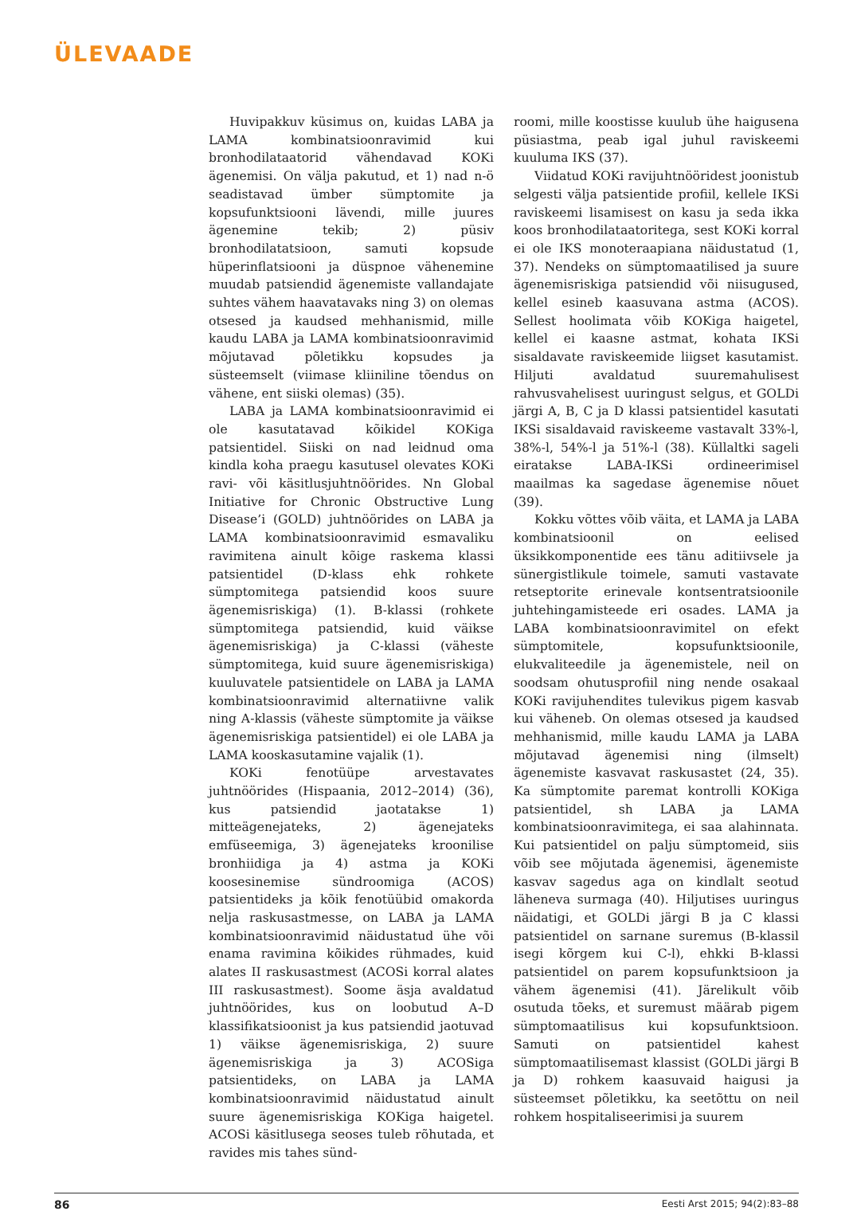ÜLEVAADE
Huvipakkuv küsimus on, kuidas LABA ja LAMA kombinatsioonravimid kui bronhodilataatorid vähendavad KOKi ägenemisi. On välja pakutud, et 1) nad n-ö seadistavad ümber sümptomite ja kopsufunktsiooni lävendi, mille juures ägenemine tekib; 2) püsiv bronhodilatatsioon, samuti kopsude hüperinflatsiooni ja düspnoe vähenemine muudab patsiendid ägenemiste vallandajate suhtes vähem haavatavaks ning 3) on olemas otsesed ja kaudsed mehhanismid, mille kaudu LABA ja LAMA kombinatsioonravimid mõjutavad põletikku kopsudes ja süsteemselt (viimase kliiniline tõendus on vähene, ent siiski olemas) (35).
LABA ja LAMA kombinatsioonravimid ei ole kasutatavad kõikidel KOKiga patsientidel. Siiski on nad leidnud oma kindla koha praegu kasutusel olevates KOKi ravi- või käsitlusjuhtnöörides. Nn Global Initiative for Chronic Obstructive Lung Disease’i (GOLD) juhtnöörides on LABA ja LAMA kombinatsioonravimid esmavaliku ravimitena ainult kõige raskema klassi patsientidel (D-klass ehk rohkete sümptomitega patsiendid koos suure ägenemisriskiga) (1). B-klassi (rohkete sümptomitega patsiendid, kuid väikse ägenemisriskiga) ja C-klassi (väheste sümptomitega, kuid suure ägenemisriskiga) kuuluvatele patsientidele on LABA ja LAMA kombinatsioonravimid alternatiivne valik ning A-klassis (väheste sümptomite ja väikse ägenemisriskiga patsientidel) ei ole LABA ja LAMA kooskasutamine vajalik (1).
KOKi fenotüüpe arvestavates juhtnöörides (Hispaania, 2012–2014) (36), kus patsiendid jaotatakse 1) mitteägenejateks, 2) ägenejateks emfüseemiga, 3) ägenejateks kroonilise bronhiidiga ja 4) astma ja KOKi koosesinemise sündroomiga (ACOS) patsientideks ja kõik fenotüübid omakorda nelja raskusastmesse, on LABA ja LAMA kombinatsioonravimid näidustatud ühe või enama ravimina kõikides rühmades, kuid alates II raskusastmest (ACOSi korral alates III raskusastmest). Soome äsja avaldatud juhtnöörides, kus on loobutud A–D klassifikatsioonist ja kus patsiendid jaotuvad 1) väikse ägenemisriskiga, 2) suure ägenemisriskiga ja 3) ACOSiga patsientideks, on LABA ja LAMA kombinatsioonravimid näidustatud ainult suure ägenemisriskiga KOKiga haigetel. ACOSi käsitlusega seoses tuleb rõhutada, et ravides mis tahes sünd-
roomi, mille koostisse kuulub ühe haigusena püsiastma, peab igal juhul raviskeemi kuuluma IKS (37).
Viidatud KOKi ravijuhtnööridest joonistub selgesti välja patsientide profiil, kellele IKSi raviskeemi lisamisest on kasu ja seda ikka koos bronhodilataatoritega, sest KOKi korral ei ole IKS monoteraapiana näidustatud (1, 37). Nendeks on sümptomaatilised ja suure ägenemisriskiga patsiendid või niisugused, kellel esineb kaasuvana astma (ACOS). Sellest hoolimata võib KOKiga haigetel, kellel ei kaasne astmat, kohata IKSi sisaldavate raviskeemide liigset kasutamist. Hiljuti avaldatud suuremahulisest rahvusvahelisest uuringust selgus, et GOLDi järgi A, B, C ja D klassi patsientidel kasutati IKSi sisaldavaid raviskeeme vastavalt 33%-l, 38%-l, 54%-l ja 51%-l (38). Küllaltki sageli eiratakse LABA-IKSi ordineerimisel maailmas ka sagedase ägenemise nõuet (39).
Kokku võttes võib väita, et LAMA ja LABA kombinatsioonil on eelised üksikkomponentide ees tänu aditiivsele ja sünergistlikule toimele, samuti vastavate retseptorite erinevale kontsentratsioonile juhtehingamisteede eri osades. LAMA ja LABA kombinatsioonravimitel on efekt sümptomitele, kopsufunktsioonile, elukvaliteedile ja ägenemistele, neil on soodsam ohutusprofiil ning nende osakaal KOKi ravijuhendites tulevikus pigem kasvab kui väheneb. On olemas otsesed ja kaudsed mehhanismid, mille kaudu LAMA ja LABA mõjutavad ägenemisi ning (ilmselt) ägenemiste kasvavat raskusastet (24, 35). Ka sümptomite paremat kontrolli KOKiga patsientidel, sh LABA ja LAMA kombinatsioonravimitega, ei saa alahinnata. Kui patsientidel on palju sümptomeid, siis võib see mõjutada ägenemisi, ägenemiste kasvav sagedus aga on kindlalt seotud läheneva surmaga (40). Hiljutises uuringus näidatigi, et GOLDi järgi B ja C klassi patsientidel on sarnane suremus (B-klassil isegi kõrgem kui C-l), ehkki B-klassi patsientidel on parem kopsufunktsioon ja vähem ägenemisi (41). Järelikult võib osutuda tõeks, et suremust määrab pigem sümptomaatilisus kui kopsufunktsioon. Samuti on patsientidel kahest sümptomaatilisemast klassist (GOLDi järgi B ja D) rohkem kaasuvaid haigusi ja süsteemset põletikku, ka seetõttu on neil rohkem hospitaliseerimisi ja suurem
86 Eesti Arst 2015; 94(2):83–88